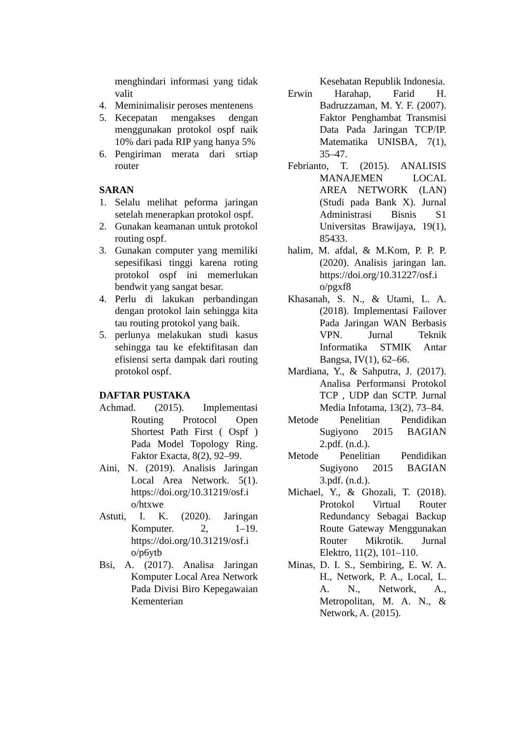menghindari informasi yang tidak valit
4. Meminimalisir peroses mentenens
5. Kecepatan mengakses dengan menggunakan protokol ospf naik 10% dari pada RIP yang hanya 5%
6. Pengiriman merata dari srtiap router
SARAN
1. Selalu melihat peforma jaringan setelah menerapkan protokol ospf.
2. Gunakan keamanan untuk protokol routing ospf.
3. Gunakan computer yang memiliki sepesifikasi tinggi karena roting protokol ospf ini memerlukan bendwit yang sangat besar.
4. Perlu di lakukan perbandingan dengan protokol lain sehingga kita tau routing protokol yang baik.
5. perlunya melakukan studi kasus sehingga tau ke efektifitasan dan efisiensi serta dampak dari routing protokol ospf.
DAFTAR PUSTAKA
Achmad. (2015). Implementasi Routing Protocol Open Shortest Path First ( Ospf ) Pada Model Topology Ring. Faktor Exacta, 8(2), 92–99.
Aini, N. (2019). Analisis Jaringan Local Area Network. 5(1). https://doi.org/10.31219/osf.i o/htxwe
Astuti, I. K. (2020). Jaringan Komputer. 2, 1–19. https://doi.org/10.31219/osf.i o/p6ytb
Bsi, A. (2017). Analisa Jaringan Komputer Local Area Network Pada Divisi Biro Kepegawaian Kementerian
Kesehatan Republik Indonesia.
Erwin Harahap, Farid H. Badruzzaman, M. Y. F. (2007). Faktor Penghambat Transmisi Data Pada Jaringan TCP/IP. Matematika UNISBA, 7(1), 35–47.
Febrianto, T. (2015). ANALISIS MANAJEMEN LOCAL AREA NETWORK (LAN) (Studi pada Bank X). Jurnal Administrasi Bisnis S1 Universitas Brawijaya, 19(1), 85433.
halim, M. afdal, & M.Kom, P. P. P. (2020). Analisis jaringan lan. https://doi.org/10.31227/osf.i o/pgxf8
Khasanah, S. N., & Utami, L. A. (2018). Implementasi Failover Pada Jaringan WAN Berbasis VPN. Jurnal Teknik Informatika STMIK Antar Bangsa, IV(1), 62–66.
Mardiana, Y., & Sahputra, J. (2017). Analisa Performansi Protokol TCP , UDP dan SCTP. Jurnal Media Infotama, 13(2), 73–84.
Metode Penelitian Pendidikan Sugiyono 2015 BAGIAN 2.pdf. (n.d.).
Metode Penelitian Pendidikan Sugiyono 2015 BAGIAN 3.pdf. (n.d.).
Michael, Y., & Ghozali, T. (2018). Protokol Virtual Router Redundancy Sebagai Backup Route Gateway Menggunakan Router Mikrotik. Jurnal Elektro, 11(2), 101–110.
Minas, D. I. S., Sembiring, E. W. A. H., Network, P. A., Local, L. A. N., Network, A., Metropolitan, M. A. N., & Network, A. (2015).